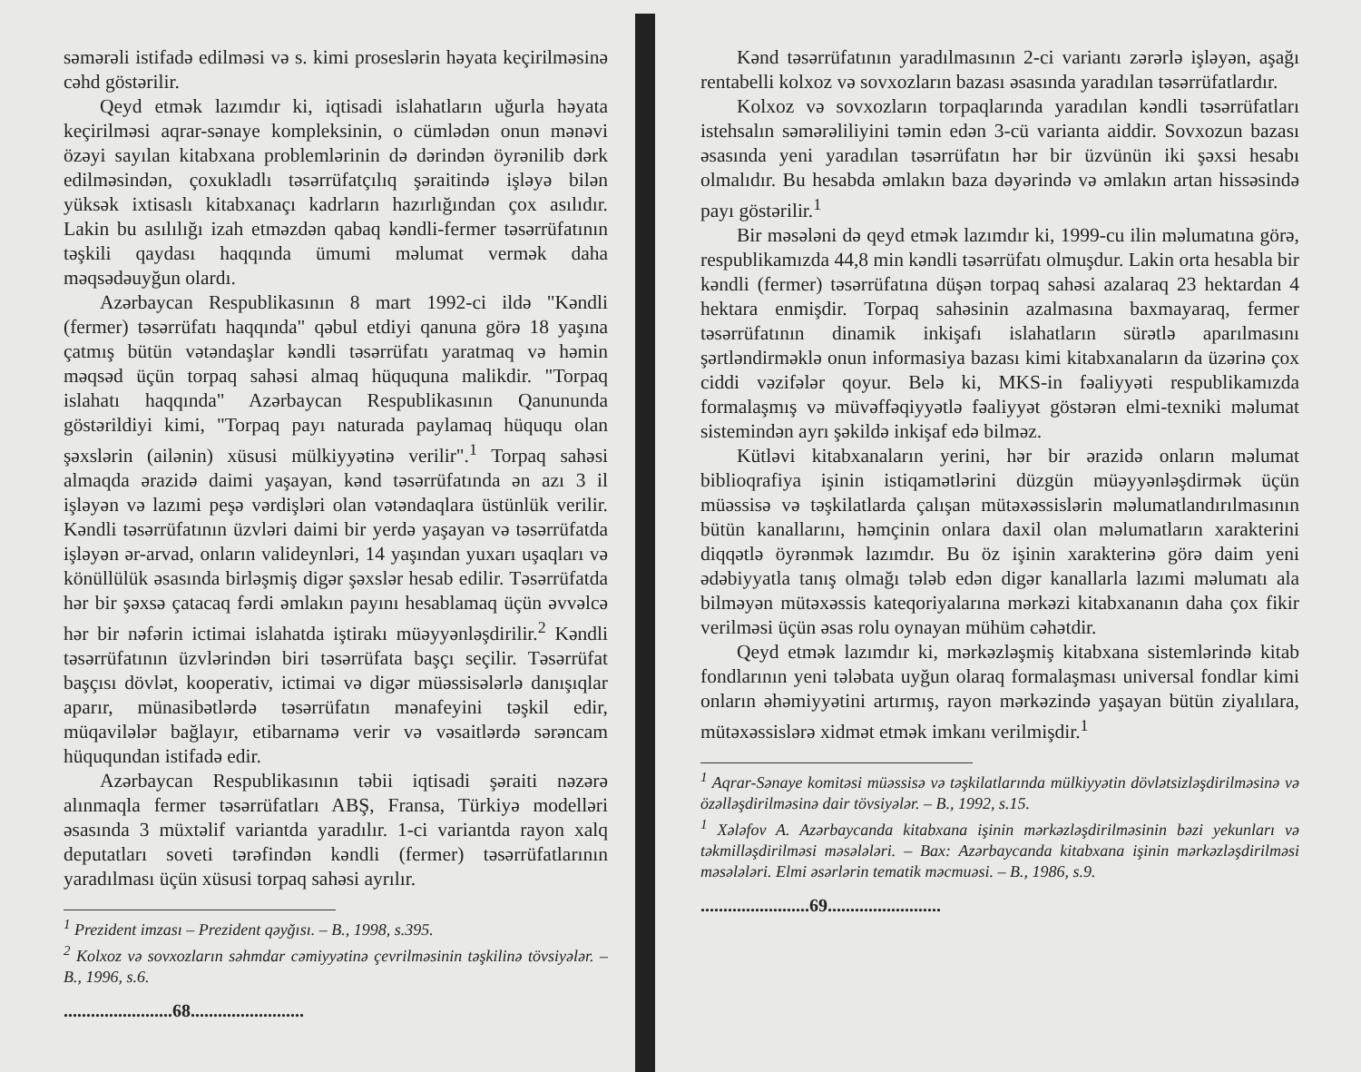səmərəli istifadə edilməsi və s. kimi proseslərin həyata keçirilməsinə cəhd göstərilir.
Qeyd etmək lazımdır ki, iqtisadi islahatların uğurla həyata keçirilməsi aqrar-sənaye kompleksinin, o cümlədən onun mənəvi özəyi sayılan kitabxana problemlərinin də dərindən öyrənilib dərk edilməsindən, çoxukladlı təsərrüfatçılıq şəraitində işləyə bilən yüksək ixtisaslı kitabxanaçı kadrların hazırlığından çox asılıdır. Lakin bu asılılığı izah etməzdən qabaq kəndli-fermer təsərrüfatının təşkili qaydası haqqında ümumi məlumat vermək daha məqsədəuyğun olardı.
Azərbaycan Respublikasının 8 mart 1992-ci ildə "Kəndli (fermer) təsərrüfatı haqqında" qəbul etdiyi qanuna görə 18 yaşına çatmış bütün vətəndaşlar kəndli təsərrüfatı yaratmaq və həmin məqsəd üçün torpaq sahəsi almaq hüququna malikdir. "Torpaq islahatı haqqında" Azərbaycan Respublikasının Qanununda göstərildiyi kimi, "Torpaq payı naturada paylamaq hüququ olan şəxslərin (ailənin) xüsusi mülkiyyətinə verilir".<sup>1</sup> Torpaq sahəsi almaqda ərazidə daimi yaşayan, kənd təsərrüfatında ən azı 3 il işləyən və lazımi peşə vərdişləri olan vətəndaqlara üstünlük verilir. Kəndli təsərrüfatının üzvləri daimi bir yerdə yaşayan və təsərrüfatda işləyən ər-arvad, onların valideynləri, 14 yaşından yuxarı uşaqları və könüllülük əsasında birləşmiş digər şəxslər hesab edilir. Təsərrüfatda hər bir şəxsə çatacaq fərdi əmlakın payını hesablamaq üçün əvvəlcə hər bir nəfərin ictimai islahatda iştirakı müəyyənləşdirilir.<sup>2</sup> Kəndli təsərrüfatının üzvlərindən biri təsərrüfata başçı seçilir. Təsərrüfat başçısı dövlət, kooperativ, ictimai və digər müəssisələrlə danışıqlar aparır, münasibətlərdə təsərrüfatın mənafeyini təşkil edir, müqavilələr bağlayır, etibarnamə verir və vəsaitlərdə sərəncam hüququndan istifadə edir.
Azərbaycan Respublikasının təbii iqtisadi şəraiti nəzərə alınmaqla fermer təsərrüfatları ABŞ, Fransa, Türkiyə modelləri əsasında 3 müxtəlif variantda yaradılır. 1-ci variantda rayon xalq deputatları soveti tərəfindən kəndli (fermer) təsərrüfatlarının yaradılması üçün xüsusi torpaq sahəsi ayrılır.
<sup>1</sup> Prezident imzası – Prezident qəyğısı. – B., 1998, s.395.
<sup>2</sup> Kolxoz və sovxozların səhmdar cəmiyyətinə çevrilməsinin təşkilinə tövsiyələr. – B., 1996, s.6.
........................68.........................
Kənd təsərrüfatının yaradılmasının 2-ci variantı zərərlə işləyən, aşağı rentabelli kolxoz və sovxozların bazası əsasında yaradılan təsərrüfatlardır.
Kolxoz və sovxozların torpaqlarında yaradılan kəndli təsərrüfatları istehsalın səmərəliliyini təmin edən 3-cü varianta aiddir. Sovxozun bazası əsasında yeni yaradılan təsərrüfatın hər bir üzvünün iki şəxsi hesabı olmalıdır. Bu hesabda əmlakın baza dəyərində və əmlakın artan hissəsində payı göstərilir.<sup>1</sup>
Bir məsələni də qeyd etmək lazımdır ki, 1999-cu ilin məlumatına görə, respublikamızda 44,8 min kəndli təsərrüfatı olmuşdur. Lakin orta hesabla bir kəndli (fermer) təsərrüfatına düşən torpaq sahəsi azalaraq 23 hektardan 4 hektara enmişdir. Torpaq sahəsinin azalmasına baxmayaraq, fermer təsərrüfatının dinamik inkişafı islahatların sürətlə aparılmasını şərtləndirməklə onun informasiya bazası kimi kitabxanaların da üzərinə çox ciddi vəzifələr qoyur. Belə ki, MKS-in fəaliyyəti respublikamızda formalaşmış və müvəffəqiyyətlə fəaliyyət göstərən elmi-texniki məlumat sistemindən ayrı şəkildə inkişaf edə bilməz.
Kütləvi kitabxanaların yerini, hər bir ərazidə onların məlumat biblioqrafiya işinin istiqamətlərini düzgün müəyyənləşdirmək üçün müəssisə və təşkilatlarda çalışan mütəxəssislərin məlumatlandırılmasının bütün kanallarını, həmçinin onlara daxil olan məlumatların xarakterini diqqətlə öyrənmək lazımdır. Bu öz işinin xarakterinə görə daim yeni ədəbiyyatla tanış olmağı tələb edən digər kanallarla lazımi məlumatı ala bilməyən mütəxəssis kateqoriyalarına mərkəzi kitabxananın daha çox fikir verilməsi üçün əsas rolu oynayan mühüm cəhətdir.
Qeyd etmək lazımdır ki, mərkəzləşmiş kitabxana sistemlərində kitab fondlarının yeni tələbata uyğun olaraq formalaşması universal fondlar kimi onların əhəmiyyətini artırmış, rayon mərkəzində yaşayan bütün ziyalılara, mütəxəssislərə xidmət etmək imkanı verilmişdir.<sup>1</sup>
<sup>1</sup> Aqrar-Sənaye komitəsi müəssisə və təşkilatlarında mülkiyyətin dövlətsizləşdirilməsinə və özəlləşdirilməsinə dair tövsiyələr. – B., 1992, s.15.
<sup>1</sup> Xələfov A. Azərbaycanda kitabxana işinin mərkəzləşdirilməsinin bəzi yekunları və təkmilləşdirilməsi məsələləri. – Bax: Azərbaycanda kitabxana işinin mərkəzləşdirilməsi məsələləri. Elmi əsərlərin tematik məcmuəsi. – B., 1986, s.9.
........................69.........................